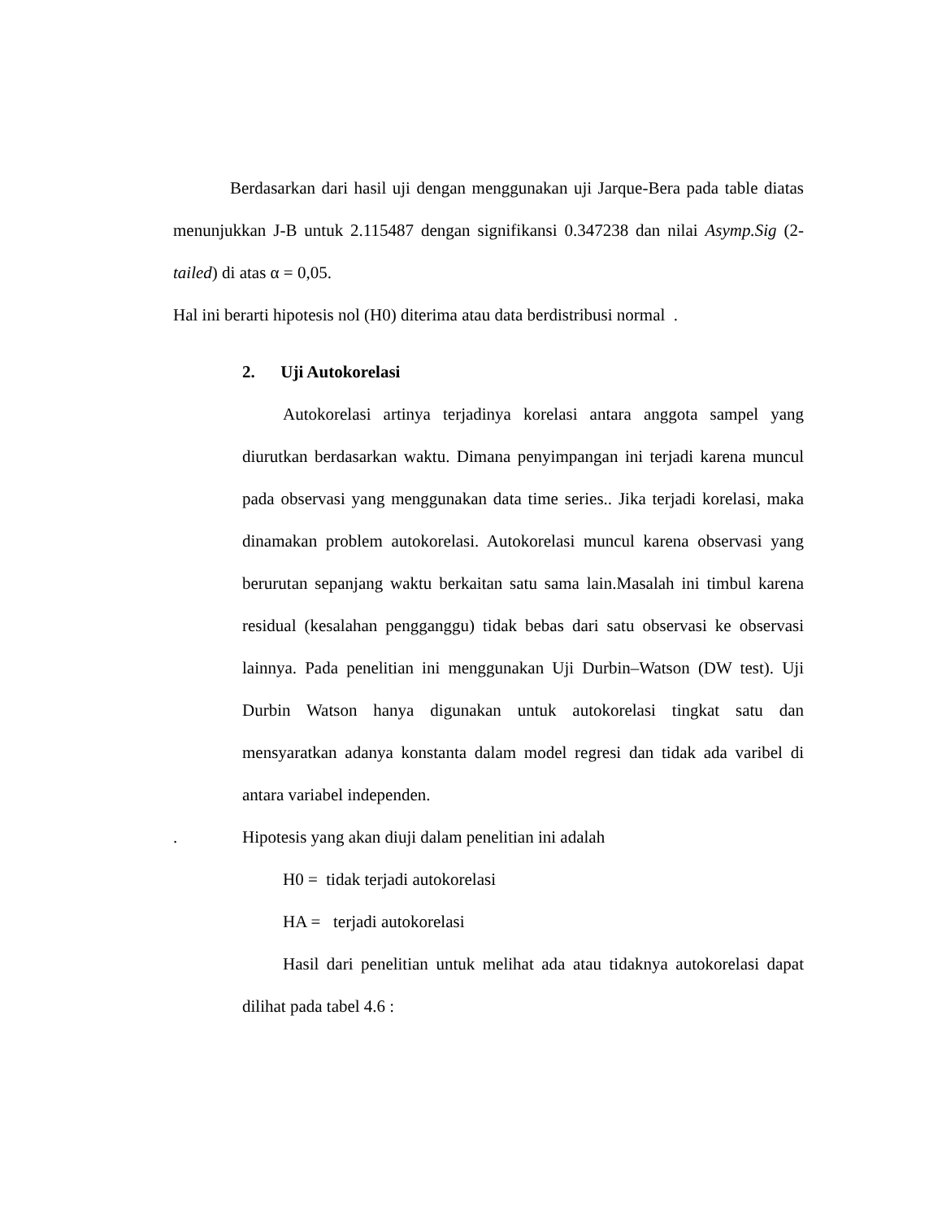Berdasarkan dari hasil uji dengan menggunakan uji Jarque-Bera pada table diatas menunjukkan J-B untuk 2.115487 dengan signifikansi 0.347238 dan nilai Asymp.Sig (2-tailed) di atas α = 0,05.
Hal ini berarti hipotesis nol (H0) diterima atau data berdistribusi normal .
2. Uji Autokorelasi
Autokorelasi artinya terjadinya korelasi antara anggota sampel yang diurutkan berdasarkan waktu. Dimana penyimpangan ini terjadi karena muncul pada observasi yang menggunakan data time series.. Jika terjadi korelasi, maka dinamakan problem autokorelasi. Autokorelasi muncul karena observasi yang berurutan sepanjang waktu berkaitan satu sama lain.Masalah ini timbul karena residual (kesalahan pengganggu) tidak bebas dari satu observasi ke observasi lainnya. Pada penelitian ini menggunakan Uji Durbin–Watson (DW test). Uji Durbin Watson hanya digunakan untuk autokorelasi tingkat satu dan mensyaratkan adanya konstanta dalam model regresi dan tidak ada varibel di antara variabel independen.
. Hipotesis yang akan diuji dalam penelitian ini adalah
H0 = tidak terjadi autokorelasi
HA = terjadi autokorelasi
Hasil dari penelitian untuk melihat ada atau tidaknya autokorelasi dapat dilihat pada tabel 4.6 :